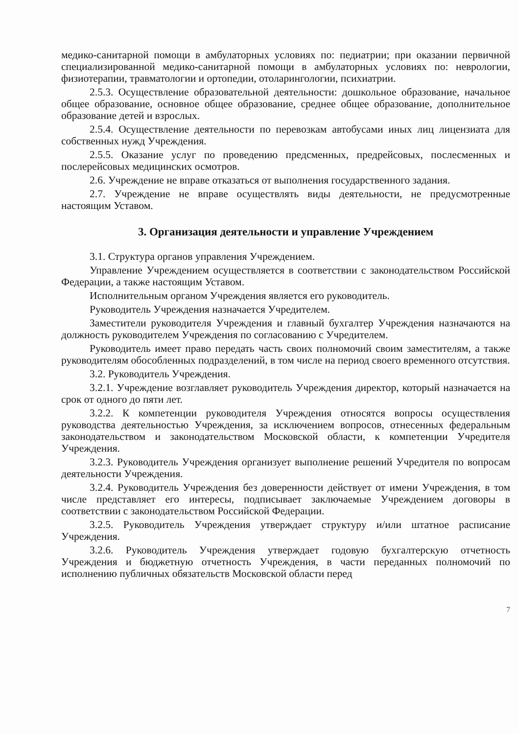медико-санитарной помощи в амбулаторных условиях по: педиатрии; при оказании первичной специализированной медико-санитарной помощи в амбулаторных условиях по: неврологии, физиотерапии, травматологии и ортопедии, отоларингологии, психиатрии.
2.5.3. Осуществление образовательной деятельности: дошкольное образование, начальное общее образование, основное общее образование, среднее общее образование, дополнительное образование детей и взрослых.
2.5.4. Осуществление деятельности по перевозкам автобусами иных лиц лицензиата для собственных нужд Учреждения.
2.5.5. Оказание услуг по проведению предсменных, предрейсовых, послесменных и послерейсовых медицинских осмотров.
2.6. Учреждение не вправе отказаться от выполнения государственного задания.
2.7. Учреждение не вправе осуществлять виды деятельности, не предусмотренные настоящим Уставом.
3. Организация деятельности и управление Учреждением
3.1. Структура органов управления Учреждением.
Управление Учреждением осуществляется в соответствии с законодательством Российской Федерации, а также настоящим Уставом.
Исполнительным органом Учреждения является его руководитель.
Руководитель Учреждения назначается Учредителем.
Заместители руководителя Учреждения и главный бухгалтер Учреждения назначаются на должность руководителем Учреждения по согласованию с Учредителем.
Руководитель имеет право передать часть своих полномочий своим заместителям, а также руководителям обособленных подразделений, в том числе на период своего временного отсутствия.
3.2. Руководитель Учреждения.
3.2.1. Учреждение возглавляет руководитель Учреждения директор, который назначается на срок от одного до пяти лет.
3.2.2. К компетенции руководителя Учреждения относятся вопросы осуществления руководства деятельностью Учреждения, за исключением вопросов, отнесенных федеральным законодательством и законодательством Московской области, к компетенции Учредителя Учреждения.
3.2.3. Руководитель Учреждения организует выполнение решений Учредителя по вопросам деятельности Учреждения.
3.2.4. Руководитель Учреждения без доверенности действует от имени Учреждения, в том числе представляет его интересы, подписывает заключаемые Учреждением договоры в соответствии с законодательством Российской Федерации.
3.2.5. Руководитель Учреждения утверждает структуру и/или штатное расписание Учреждения.
3.2.6. Руководитель Учреждения утверждает годовую бухгалтерскую отчетность Учреждения и бюджетную отчетность Учреждения, в части переданных полномочий по исполнению публичных обязательств Московской области перед
7